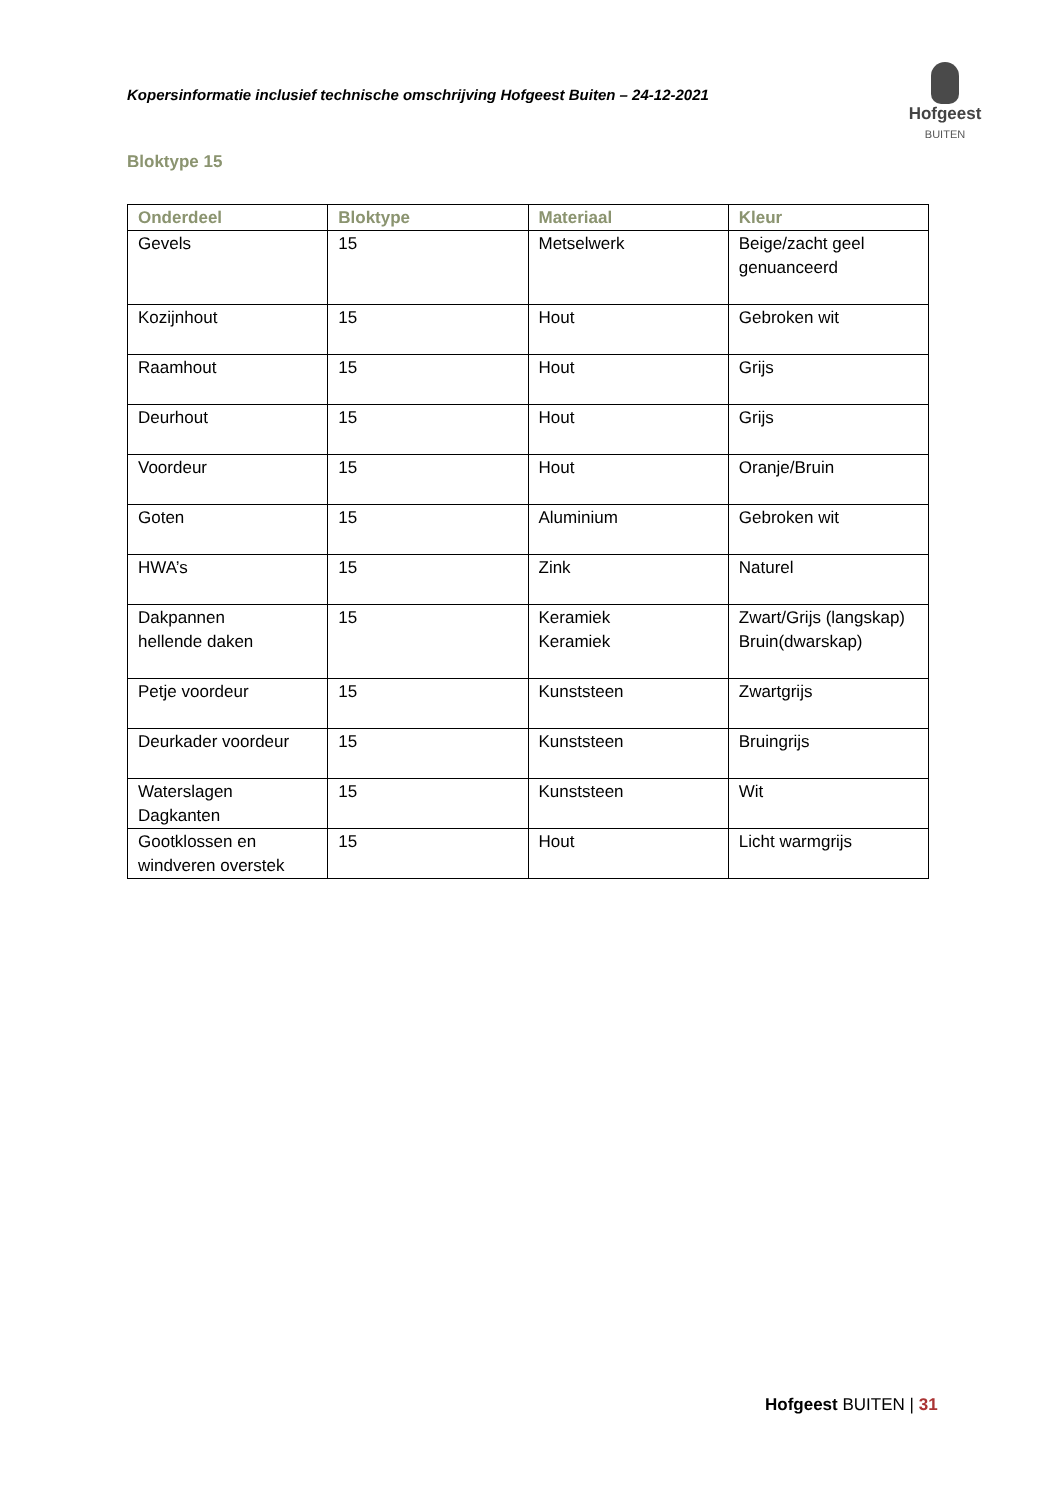Kopersinformatie inclusief technische omschrijving Hofgeest Buiten – 24-12-2021
Hofgeest
BUITEN
Bloktype 15
| Onderdeel | Bloktype | Materiaal | Kleur |
| --- | --- | --- | --- |
| Gevels | 15 | Metselwerk | Beige/zacht geel genuanceerd |
| Kozijnhout | 15 | Hout | Gebroken wit |
| Raamhout | 15 | Hout | Grijs |
| Deurhout | 15 | Hout | Grijs |
| Voordeur | 15 | Hout | Oranje/Bruin |
| Goten | 15 | Aluminium | Gebroken wit |
| HWA’s | 15 | Zink | Naturel |
| Dakpannen hellende daken | 15 | Keramiek Keramiek | Zwart/Grijs (langskap) Bruin(dwarskap) |
| Petje voordeur | 15 | Kunststeen | Zwartgrijs |
| Deurkader voordeur | 15 | Kunststeen | Bruingrijs |
| Waterslagen Dagkanten | 15 | Kunststeen | Wit |
| Gootklossen en windveren overstek | 15 | Hout | Licht warmgrijs |
Hofgeest BUITEN | 31